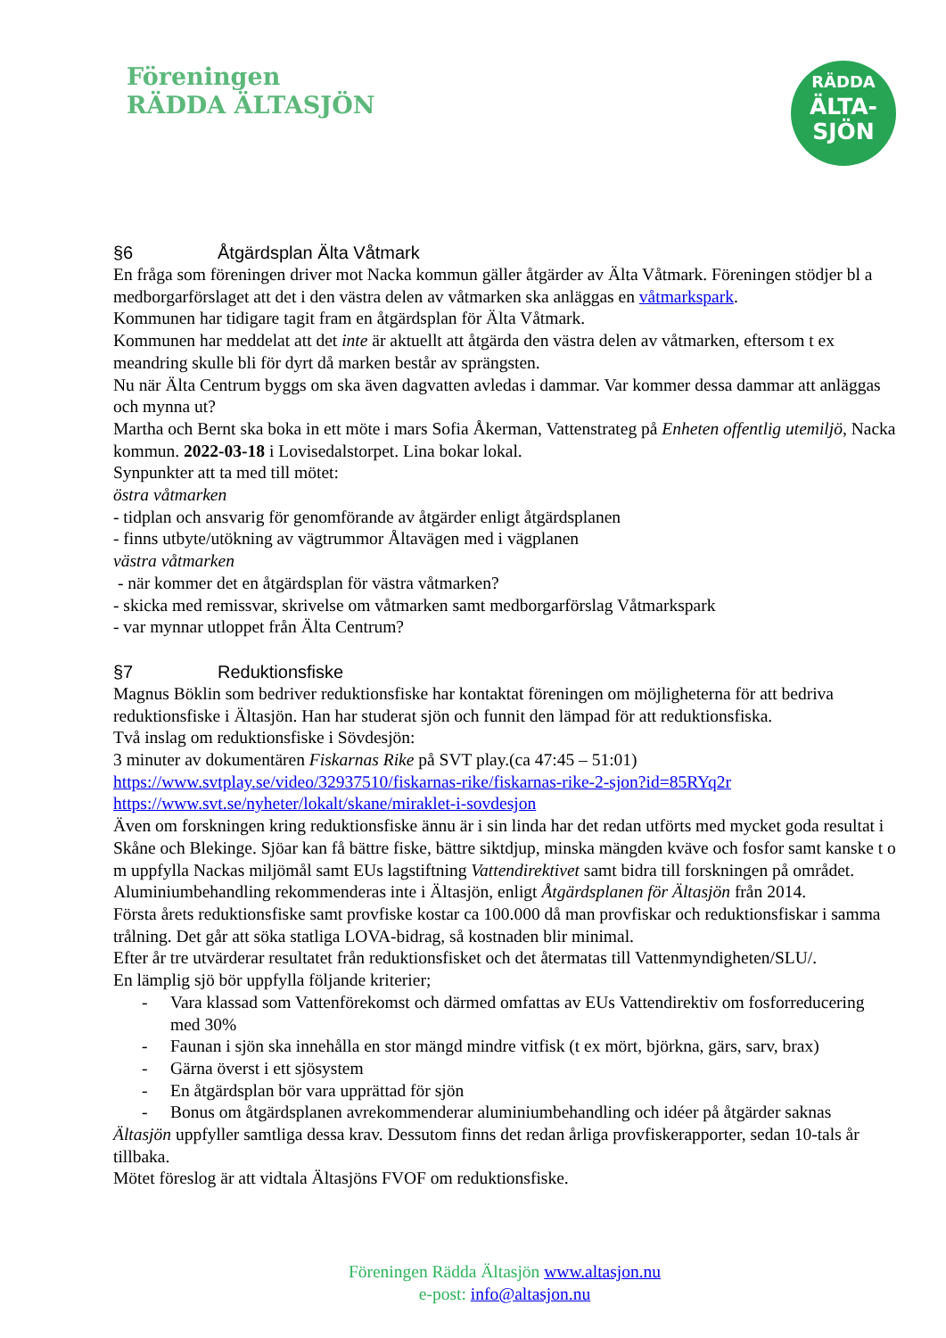Föreningen
RÄDDA ÄLTASJÖN
RÄDDA
ÄLTA-
SJÖN
§6 Åtgärdsplan Älta Våtmark
En fråga som föreningen driver mot Nacka kommun gäller åtgärder av Älta Våtmark. Föreningen stödjer bl a medborgarförslaget att det i den västra delen av våtmarken ska anläggas en våtmarkspark.
Kommunen har tidigare tagit fram en åtgärdsplan för Älta Våtmark.
Kommunen har meddelat att det inte är aktuellt att åtgärda den västra delen av våtmarken, eftersom t ex meandring skulle bli för dyrt då marken består av sprängsten.
Nu när Älta Centrum byggs om ska även dagvatten avledas i dammar. Var kommer dessa dammar att anläggas och mynna ut?
Martha och Bernt ska boka in ett möte i mars Sofia Åkerman, Vattenstrateg på Enheten offentlig utemiljö, Nacka kommun. 2022-03-18 i Lovisedalstorpet. Lina bokar lokal.
Synpunkter att ta med till mötet:
östra våtmarken
- tidplan och ansvarig för genomförande av åtgärder enligt åtgärdsplanen
- finns utbyte/utökning av vägtrummor Åltavägen med i vägplanen
västra våtmarken
- när kommer det en åtgärdsplan för västra våtmarken?
- skicka med remissvar, skrivelse om våtmarken samt medborgarförslag Våtmarkspark
- var mynnar utloppet från Älta Centrum?
§7 Reduktionsfiske
Magnus Böklin som bedriver reduktionsfiske har kontaktat föreningen om möjligheterna för att bedriva reduktionsfiske i Ältasjön. Han har studerat sjön och funnit den lämpad för att reduktionsfiska.
Två inslag om reduktionsfiske i Sövdesjön:
3 minuter av dokumentären Fiskarnas Rike på SVT play.(ca 47:45 – 51:01)
https://www.svtplay.se/video/32937510/fiskarnas-rike/fiskarnas-rike-2-sjon?id=85RYq2r
https://www.svt.se/nyheter/lokalt/skane/miraklet-i-sovdesjon
Även om forskningen kring reduktionsfiske ännu är i sin linda har det redan utförts med mycket goda resultat i Skåne och Blekinge. Sjöar kan få bättre fiske, bättre siktdjup, minska mängden kväve och fosfor samt kanske t o m uppfylla Nackas miljömål samt EUs lagstiftning Vattendirektivet samt bidra till forskningen på området.
Aluminiumbehandling rekommenderas inte i Ältasjön, enligt Åtgärdsplanen för Ältasjön från 2014.
Första årets reduktionsfiske samt provfiske kostar ca 100.000 då man provfiskar och reduktionsfiskar i samma trålning. Det går att söka statliga LOVA-bidrag, så kostnaden blir minimal.
Efter år tre utvärderar resultatet från reduktionsfisket och det återmatas till Vattenmyndigheten/SLU/.
En lämplig sjö bör uppfylla följande kriterier;
- Vara klassad som Vattenförekomst och därmed omfattas av EUs Vattendirektiv om fosforreducering med 30%
- Faunan i sjön ska innehålla en stor mängd mindre vitfisk (t ex mört, björkna, gärs, sarv, brax)
- Gärna överst i ett sjösystem
- En åtgärdsplan bör vara upprättad för sjön
- Bonus om åtgärdsplanen avrekommenderar aluminiumbehandling och idéer på åtgärder saknas
Ältasjön uppfyller samtliga dessa krav. Dessutom finns det redan årliga provfiskerapporter, sedan 10-tals år tillbaka.
Mötet föreslog är att vidtala Ältasjöns FVOF om reduktionsfiske.
Föreningen Rädda Ältasjön www.altasjon.nu
e-post: info@altasjon.nu